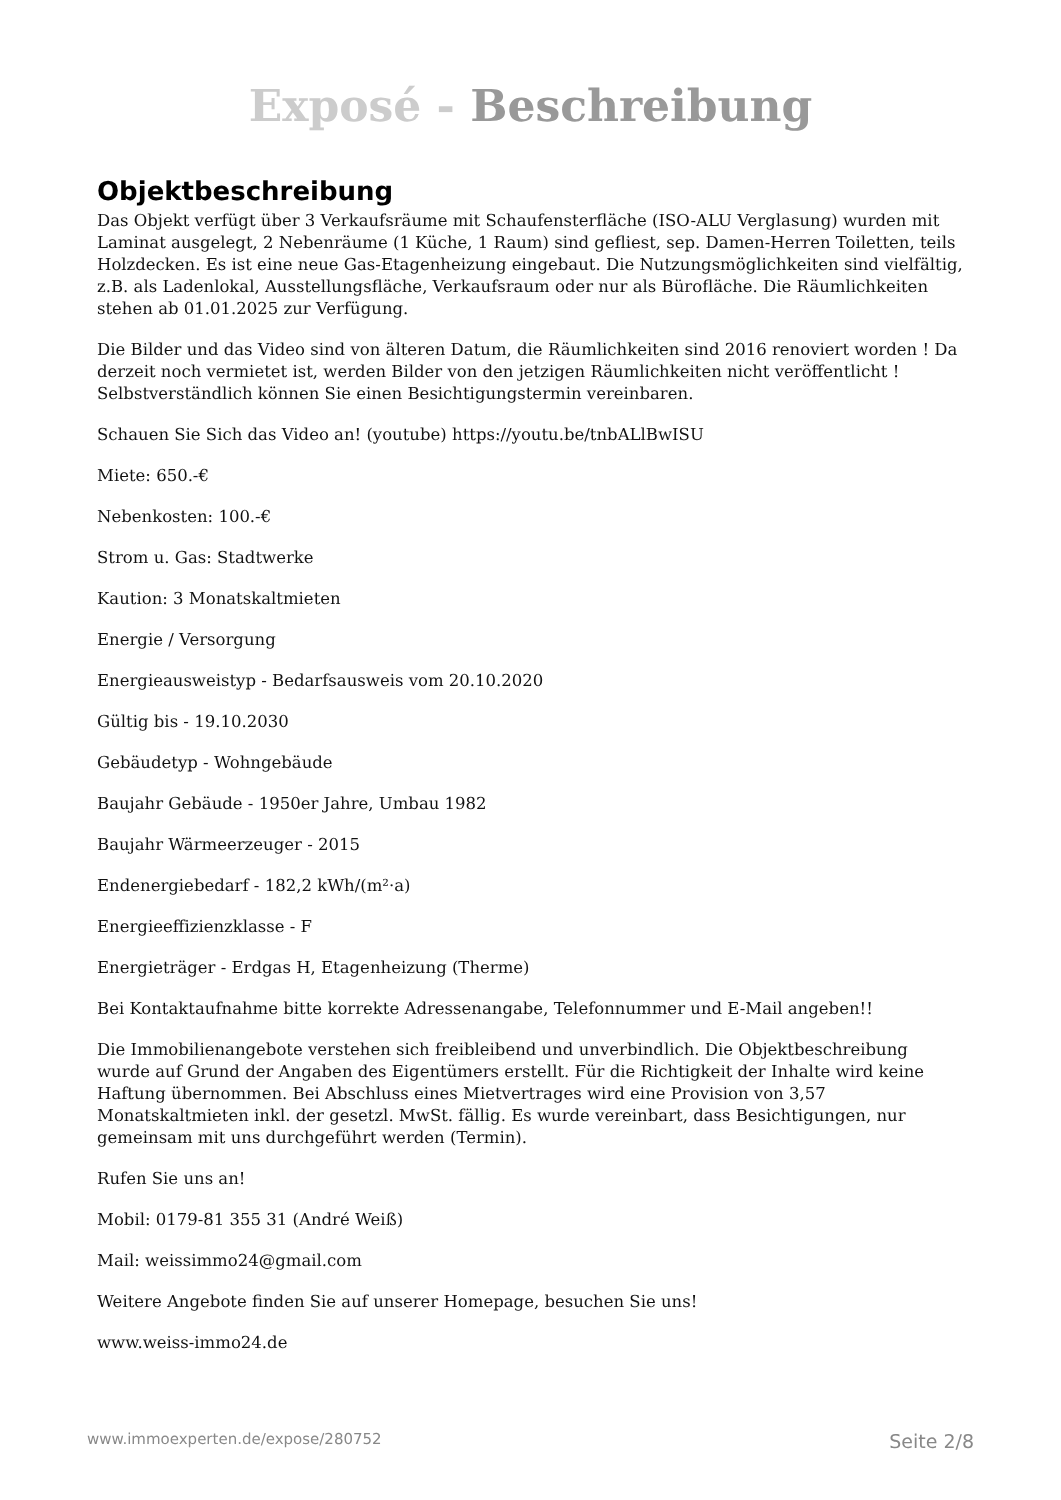Exposé - Beschreibung
Objektbeschreibung
Das Objekt verfügt über 3 Verkaufsräume mit Schaufensterfläche (ISO-ALU Verglasung) wurden mit Laminat ausgelegt, 2 Nebenräume (1 Küche, 1 Raum) sind gefliest, sep. Damen-Herren Toiletten, teils Holzdecken. Es ist eine neue Gas-Etagenheizung eingebaut. Die Nutzungsmöglichkeiten sind vielfältig, z.B. als Ladenlokal, Ausstellungsfläche, Verkaufsraum oder nur als Bürofläche. Die Räumlichkeiten stehen ab 01.01.2025 zur Verfügung.
Die Bilder und das Video sind von älteren Datum, die Räumlichkeiten sind 2016 renoviert worden ! Da derzeit noch vermietet ist, werden Bilder von den jetzigen Räumlichkeiten nicht veröffentlicht ! Selbstverständlich können Sie einen Besichtigungstermin vereinbaren.
Schauen Sie Sich das Video an! (youtube) https://youtu.be/tnbALlBwISU
Miete: 650.-€
Nebenkosten: 100.-€
Strom u. Gas: Stadtwerke
Kaution: 3 Monatskaltmieten
Energie / Versorgung
Energieausweistyp - Bedarfsausweis vom 20.10.2020
Gültig bis - 19.10.2030
Gebäudetyp - Wohngebäude
Baujahr Gebäude - 1950er Jahre, Umbau 1982
Baujahr Wärmeerzeuger - 2015
Endenergiebedarf - 182,2 kWh/(m²·a)
Energieeffizienzklasse - F
Energieträger - Erdgas H, Etagenheizung (Therme)
Bei Kontaktaufnahme bitte korrekte Adressenangabe, Telefonnummer und E-Mail angeben!!
Die Immobilienangebote verstehen sich freibleibend und unverbindlich. Die Objektbeschreibung wurde auf Grund der Angaben des Eigentümers erstellt. Für die Richtigkeit der Inhalte wird keine Haftung übernommen. Bei Abschluss eines Mietvertrages wird eine Provision von 3,57 Monatskaltmieten inkl. der gesetzl. MwSt. fällig. Es wurde vereinbart, dass Besichtigungen, nur gemeinsam mit uns durchgeführt werden (Termin).
Rufen Sie uns an!
Mobil: 0179-81 355 31 (André Weiß)
Mail: weissimmo24@gmail.com
Weitere Angebote finden Sie auf unserer Homepage, besuchen Sie uns!
www.weiss-immo24.de
www.immoexperten.de/expose/280752 Seite 2/8